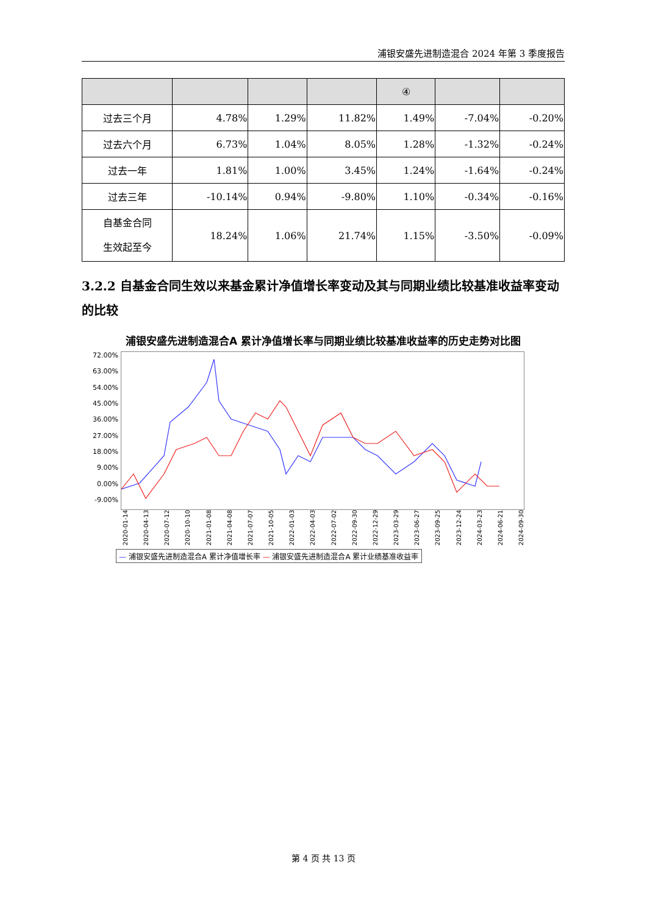浦银安盛先进制造混合 2024 年第 3 季度报告
| | | | | ④ | | |
| 过去三个月 | 4.78% | 1.29% | 11.82% | 1.49% | -7.04% | -0.20% |
| 过去六个月 | 6.73% | 1.04% | 8.05% | 1.28% | -1.32% | -0.24% |
| 过去一年 | 1.81% | 1.00% | 3.45% | 1.24% | -1.64% | -0.24% |
| 过去三年 | -10.14% | 0.94% | -9.80% | 1.10% | -0.34% | -0.16% |
| 自基金合同 生效起至今 | 18.24% | 1.06% | 21.74% | 1.15% | -3.50% | -0.09% |
3.2.2 自基金合同生效以来基金累计净值增长率变动及其与同期业绩比较基准收益率变动的比较
浦银安盛先进制造混合A 累计净值增长率与同期业绩比较基准收益率的历史走势对比图
72.00%
63.00%
54.00%
45.00%
36.00%
27.00%
18.00%
9.00%
0.00%
-9.00%
2020-01-14 2020-04-13 2020-07-12 2020-10-10 2021-01-08 2021-04-08 2021-07-07 2021-10-05 2022-01-03 2022-04-03 2022-07-02 2022-09-30 2022-12-29 2023-03-29 2023-06-27 2023-09-25 2023-12-24 2024-03-23 2024-06-21 2024-09-30
— 浦银安盛先进制造混合A 累计净值增长率 — 浦银安盛先进制造混合A 累计业绩基准收益率
第 4 页 共 13 页